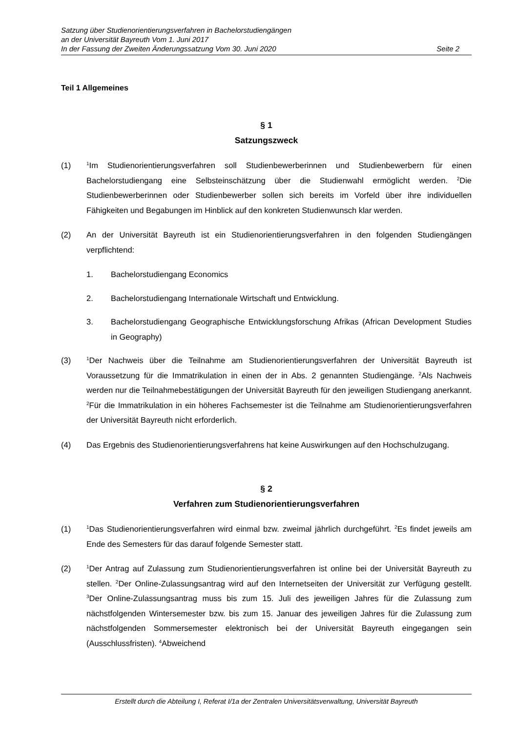Satzung über Studienorientierungsverfahren in Bachelorstudiengängen
an der Universität Bayreuth Vom 1. Juni 2017
In der Fassung der Zweiten Änderungssatzung Vom 30. Juni 2020 Seite 2
Teil 1 Allgemeines
§ 1
Satzungszweck
(1) <sup>1</sup>Im Studienorientierungsverfahren soll Studienbewerberinnen und Studienbewerbern für einen Bachelorstudiengang eine Selbsteinschätzung über die Studienwahl ermöglicht werden. <sup>2</sup>Die Studienbewerberinnen oder Studienbewerber sollen sich bereits im Vorfeld über ihre individuellen Fähigkeiten und Begabungen im Hinblick auf den konkreten Studienwunsch klar werden.
(2) An der Universität Bayreuth ist ein Studienorientierungsverfahren in den folgenden Studiengängen verpflichtend:
1. Bachelorstudiengang Economics
2. Bachelorstudiengang Internationale Wirtschaft und Entwicklung.
3. Bachelorstudiengang Geographische Entwicklungsforschung Afrikas (African Development Studies in Geography)
(3) <sup>1</sup>Der Nachweis über die Teilnahme am Studienorientierungsverfahren der Universität Bayreuth ist Voraussetzung für die Immatrikulation in einen der in Abs. 2 genannten Studiengänge. <sup>2</sup>Als Nachweis werden nur die Teilnahmebestätigungen der Universität Bayreuth für den jeweiligen Studiengang anerkannt. <sup>2</sup>Für die Immatrikulation in ein höheres Fachsemester ist die Teilnahme am Studienorientierungsverfahren der Universität Bayreuth nicht erforderlich.
(4) Das Ergebnis des Studienorientierungsverfahrens hat keine Auswirkungen auf den Hochschulzugang.
§ 2
Verfahren zum Studienorientierungsverfahren
(1) <sup>1</sup>Das Studienorientierungsverfahren wird einmal bzw. zweimal jährlich durchgeführt. <sup>2</sup>Es findet jeweils am Ende des Semesters für das darauf folgende Semester statt.
(2) <sup>1</sup>Der Antrag auf Zulassung zum Studienorientierungsverfahren ist online bei der Universität Bayreuth zu stellen. <sup>2</sup>Der Online-Zulassungsantrag wird auf den Internetseiten der Universität zur Verfügung gestellt. <sup>3</sup>Der Online-Zulassungsantrag muss bis zum 15. Juli des jeweiligen Jahres für die Zulassung zum nächstfolgenden Wintersemester bzw. bis zum 15. Januar des jeweiligen Jahres für die Zulassung zum nächstfolgenden Sommersemester elektronisch bei der Universität Bayreuth eingegangen sein (Ausschlussfristen). <sup>4</sup>Abweichend
Erstellt durch die Abteilung I, Referat I/1a der Zentralen Universitätsverwaltung, Universität Bayreuth